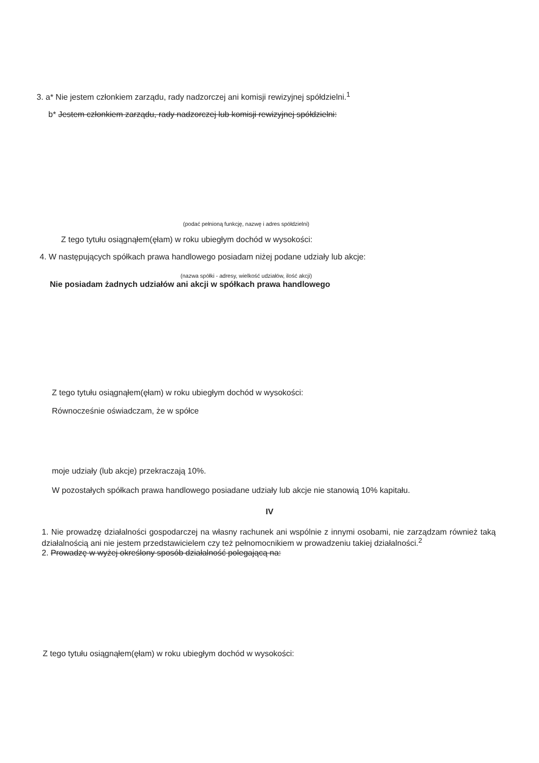3. a* Nie jestem członkiem zarządu, rady nadzorczej ani komisji rewizyjnej spółdzielni.<sup>1</sup>
b* Jestem członkiem zarządu, rady nadzorczej lub komisji rewizyjnej spółdzielni:
(podać pełnioną funkcję, nazwę i adres spółdzielni)
Z tego tytułu osiągnąłem(ęłam) w roku ubiegłym dochód w wysokości:
4. W następujących spółkach prawa handlowego posiadam niżej podane udziały lub akcje:
(nazwa spółki - adresy, wielkość udziałów, ilość akcji)
Nie posiadam żadnych udziałów ani akcji w spółkach prawa handlowego
Z tego tytułu osiągnąłem(ęłam) w roku ubiegłym dochód w wysokości:
Równocześnie oświadczam, że w spółce
moje udziały (lub akcje) przekraczają 10%.
W pozostałych spółkach prawa handlowego posiadane udziały lub akcje nie stanowią 10% kapitału.
IV
1. Nie prowadzę działalności gospodarczej na własny rachunek ani wspólnie z innymi osobami, nie zarządzam również taką działalnością ani nie jestem przedstawicielem czy też pełnomocnikiem w prowadzeniu takiej działalności.<sup>2</sup>
2. Prowadzę w wyżej określony sposób działalność polegającą na:
Z tego tytułu osiągnąłem(ęłam) w roku ubiegłym dochód w wysokości: